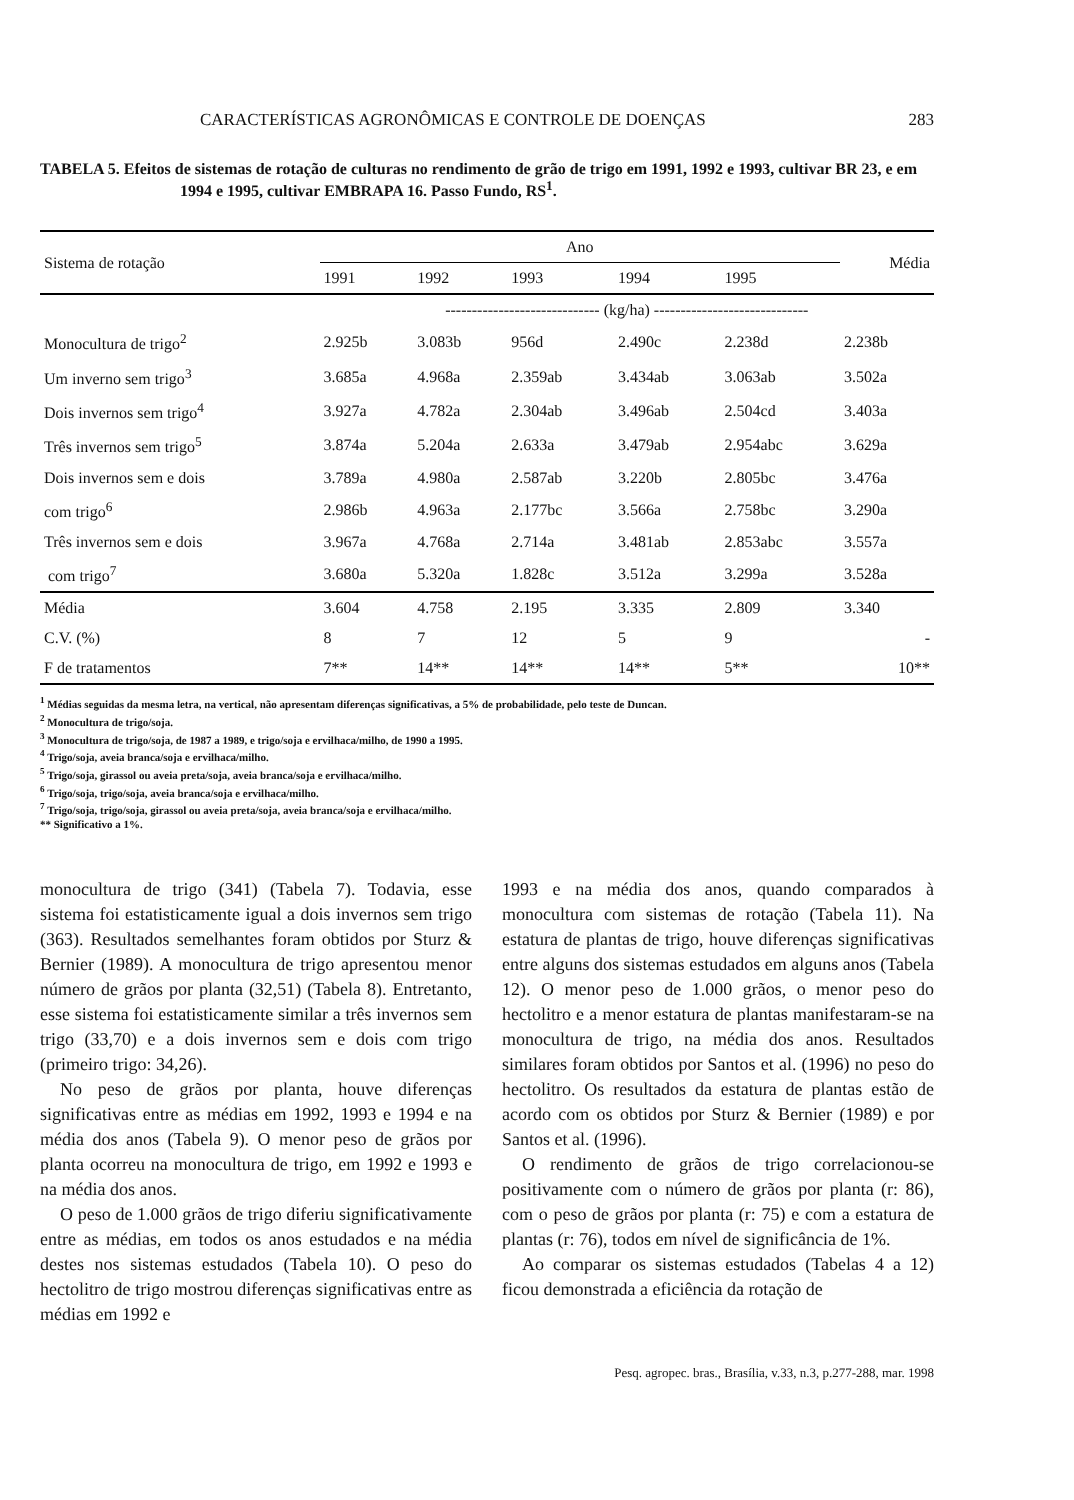CARACTERÍSTICAS AGRONÔMICAS E CONTROLE DE DOENÇAS 283
TABELA 5. Efeitos de sistemas de rotação de culturas no rendimento de grão de trigo em 1991, 1992 e 1993, cultivar BR 23, e em 1994 e 1995, cultivar EMBRAPA 16. Passo Fundo, RS<sup>1</sup>.
| Sistema de rotação | Ano | | | | | Média |
| --- | --- | --- | --- | --- | --- | --- |
| | 1991 | 1992 | 1993 | 1994 | 1995 | |
| | ----------------------------- (kg/ha) ----------------------------- | | | | | |
| Monocultura de trigo<sup>2</sup> | 2.925b | 3.083b | 956d | 2.490c | 2.238d | 2.238b |
| Um inverno sem trigo<sup>3</sup> | 3.685a | 4.968a | 2.359ab | 3.434ab | 3.063ab | 3.502a |
| Dois invernos sem trigo<sup>4</sup> | 3.927a | 4.782a | 2.304ab | 3.496ab | 2.504cd | 3.403a |
| Três invernos sem trigo<sup>5</sup> | 3.874a | 5.204a | 2.633a | 3.479ab | 2.954abc | 3.629a |
| Dois invernos sem e dois | 3.789a | 4.980a | 2.587ab | 3.220b | 2.805bc | 3.476a |
| com trigo<sup>6</sup> | 2.986b | 4.963a | 2.177bc | 3.566a | 2.758bc | 3.290a |
| Três invernos sem e dois | 3.967a | 4.768a | 2.714a | 3.481ab | 2.853abc | 3.557a |
| com trigo<sup>7</sup> | 3.680a | 5.320a | 1.828c | 3.512a | 3.299a | 3.528a |
| Média | 3.604 | 4.758 | 2.195 | 3.335 | 2.809 | 3.340 |
| C.V. (%) | 8 | 7 | 12 | 5 | 9 | - |
| F de tratamentos | 7** | 14** | 14** | 14** | 5** | 10** |
<sup>1</sup> Médias seguidas da mesma letra, na vertical, não apresentam diferenças significativas, a 5% de probabilidade, pelo teste de Duncan.
<sup>2</sup> Monocultura de trigo/soja.
<sup>3</sup> Monocultura de trigo/soja, de 1987 a 1989, e trigo/soja e ervilhaca/milho, de 1990 a 1995.
<sup>4</sup> Trigo/soja, aveia branca/soja e ervilhaca/milho.
<sup>5</sup> Trigo/soja, girassol ou aveia preta/soja, aveia branca/soja e ervilhaca/milho.
<sup>6</sup> Trigo/soja, trigo/soja, aveia branca/soja e ervilhaca/milho.
<sup>7</sup> Trigo/soja, trigo/soja, girassol ou aveia preta/soja, aveia branca/soja e ervilhaca/milho.
** Significativo a 1%.
monocultura de trigo (341) (Tabela 7). Todavia, esse sistema foi estatisticamente igual a dois invernos sem trigo (363). Resultados semelhantes foram obtidos por Sturz & Bernier (1989). A monocultura de trigo apresentou menor número de grãos por planta (32,51) (Tabela 8). Entretanto, esse sistema foi estatisticamente similar a três invernos sem trigo (33,70) e a dois invernos sem e dois com trigo (primeiro trigo: 34,26).
No peso de grãos por planta, houve diferenças significativas entre as médias em 1992, 1993 e 1994 e na média dos anos (Tabela 9). O menor peso de grãos por planta ocorreu na monocultura de trigo, em 1992 e 1993 e na média dos anos.
O peso de 1.000 grãos de trigo diferiu significativamente entre as médias, em todos os anos estudados e na média destes nos sistemas estudados (Tabela 10). O peso do hectolitro de trigo mostrou diferenças significativas entre as médias em 1992 e
1993 e na média dos anos, quando comparados à monocultura com sistemas de rotação (Tabela 11). Na estatura de plantas de trigo, houve diferenças significativas entre alguns dos sistemas estudados em alguns anos (Tabela 12). O menor peso de 1.000 grãos, o menor peso do hectolitro e a menor estatura de plantas manifestaram-se na monocultura de trigo, na média dos anos. Resultados similares foram obtidos por Santos et al. (1996) no peso do hectolitro. Os resultados da estatura de plantas estão de acordo com os obtidos por Sturz & Bernier (1989) e por Santos et al. (1996).
O rendimento de grãos de trigo correlacionou-se positivamente com o número de grãos por planta (r: 86), com o peso de grãos por planta (r: 75) e com a estatura de plantas (r: 76), todos em nível de significância de 1%.
Ao comparar os sistemas estudados (Tabelas 4 a 12) ficou demonstrada a eficiência da rotação de
Pesq. agropec. bras., Brasília, v.33, n.3, p.277-288, mar. 1998